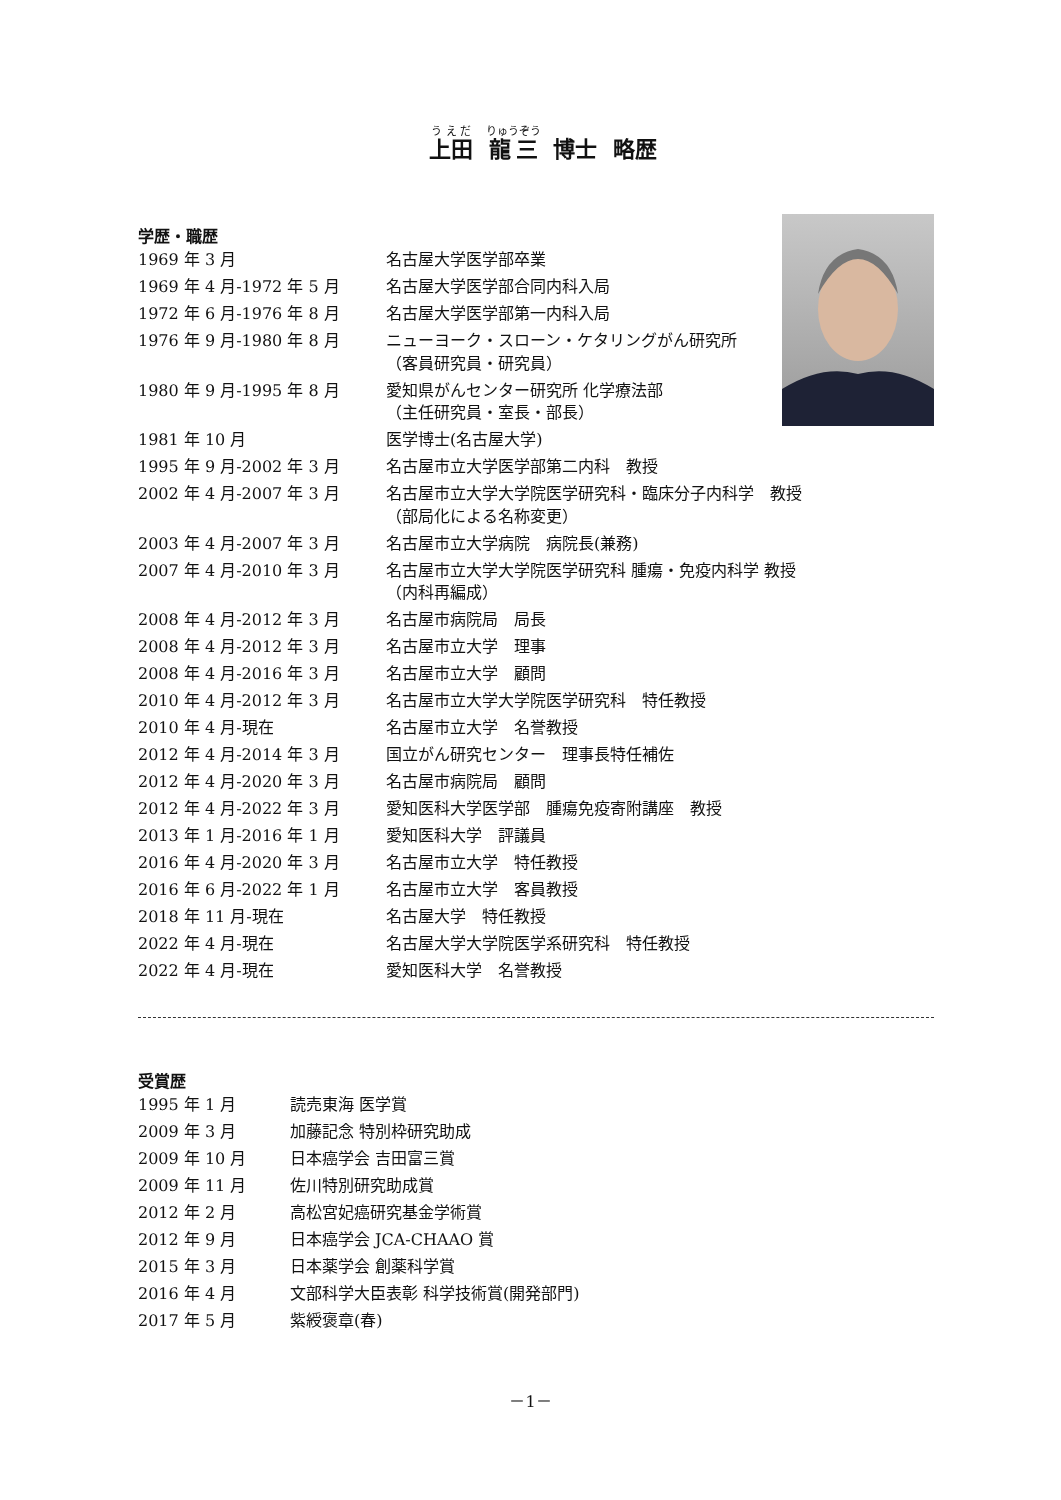上田 龍三 博士 略歴
学歴・職歴
| 1969 年 3 月 | 名古屋大学医学部卒業 |
| 1969 年 4 月-1972 年 5 月 | 名古屋大学医学部合同内科入局 |
| 1972 年 6 月-1976 年 8 月 | 名古屋大学医学部第一内科入局 |
| 1976 年 9 月-1980 年 8 月 | ニューヨーク・スローン・ケタリングがん研究所 （客員研究員・研究員） |
| 1980 年 9 月-1995 年 8 月 | 愛知県がんセンター研究所 化学療法部 （主任研究員・室長・部長） |
| 1981 年 10 月 | 医学博士(名古屋大学) |
| 1995 年 9 月-2002 年 3 月 | 名古屋市立大学医学部第二内科 教授 |
| 2002 年 4 月-2007 年 3 月 | 名古屋市立大学大学院医学研究科・臨床分子内科学 教授 （部局化による名称変更） |
| 2003 年 4 月-2007 年 3 月 | 名古屋市立大学病院 病院長(兼務) |
| 2007 年 4 月-2010 年 3 月 | 名古屋市立大学大学院医学研究科 腫瘍・免疫内科学 教授 （内科再編成） |
| 2008 年 4 月-2012 年 3 月 | 名古屋市病院局 局長 |
| 2008 年 4 月-2012 年 3 月 | 名古屋市立大学 理事 |
| 2008 年 4 月-2016 年 3 月 | 名古屋市立大学 顧問 |
| 2010 年 4 月-2012 年 3 月 | 名古屋市立大学大学院医学研究科 特任教授 |
| 2010 年 4 月-現在 | 名古屋市立大学 名誉教授 |
| 2012 年 4 月-2014 年 3 月 | 国立がん研究センター 理事長特任補佐 |
| 2012 年 4 月-2020 年 3 月 | 名古屋市病院局 顧問 |
| 2012 年 4 月-2022 年 3 月 | 愛知医科大学医学部 腫瘍免疫寄附講座 教授 |
| 2013 年 1 月-2016 年 1 月 | 愛知医科大学 評議員 |
| 2016 年 4 月-2020 年 3 月 | 名古屋市立大学 特任教授 |
| 2016 年 6 月-2022 年 1 月 | 名古屋市立大学 客員教授 |
| 2018 年 11 月-現在 | 名古屋大学 特任教授 |
| 2022 年 4 月-現在 | 名古屋大学大学院医学系研究科 特任教授 |
| 2022 年 4 月-現在 | 愛知医科大学 名誉教授 |
受賞歴
| 1995 年 1 月 | 読売東海 医学賞 |
| 2009 年 3 月 | 加藤記念 特別枠研究助成 |
| 2009 年 10 月 | 日本癌学会 吉田富三賞 |
| 2009 年 11 月 | 佐川特別研究助成賞 |
| 2012 年 2 月 | 高松宮妃癌研究基金学術賞 |
| 2012 年 9 月 | 日本癌学会 JCA-CHAAO 賞 |
| 2015 年 3 月 | 日本薬学会 創薬科学賞 |
| 2016 年 4 月 | 文部科学大臣表彰 科学技術賞(開発部門) |
| 2017 年 5 月 | 紫綬褒章(春) |
－1－